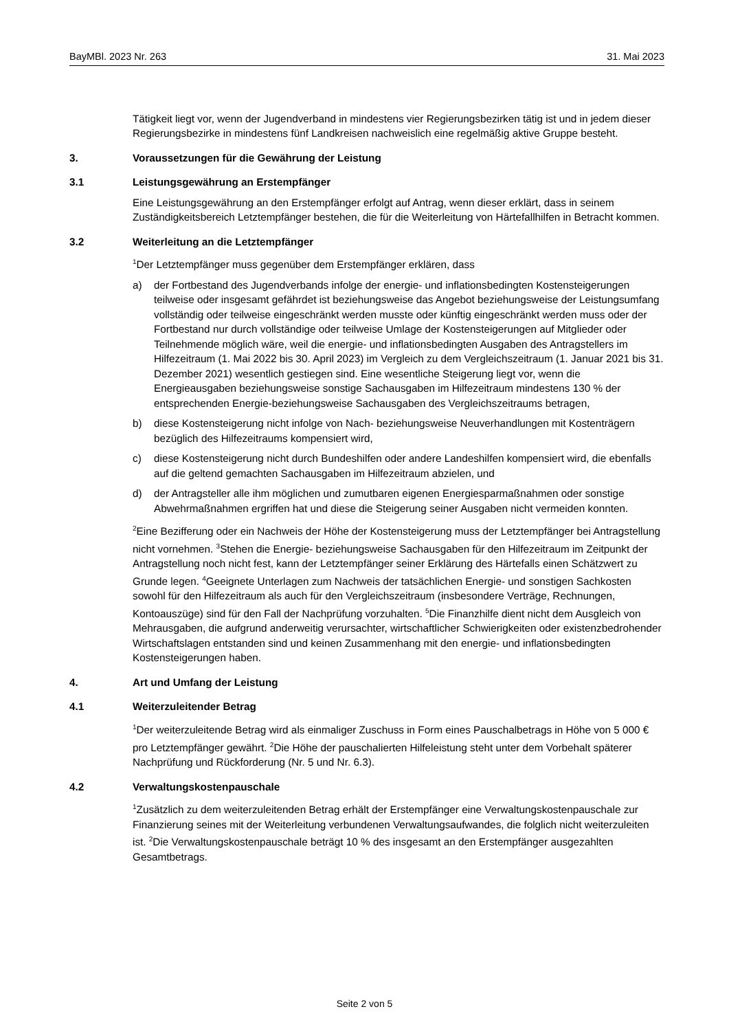BayMBl. 2023 Nr. 263 31. Mai 2023
Tätigkeit liegt vor, wenn der Jugendverband in mindestens vier Regierungsbezirken tätig ist und in jedem dieser Regierungsbezirke in mindestens fünf Landkreisen nachweislich eine regelmäßig aktive Gruppe besteht.
3. Voraussetzungen für die Gewährung der Leistung
3.1 Leistungsgewährung an Erstempfänger
Eine Leistungsgewährung an den Erstempfänger erfolgt auf Antrag, wenn dieser erklärt, dass in seinem Zuständigkeitsbereich Letztempfänger bestehen, die für die Weiterleitung von Härtefallhilfen in Betracht kommen.
3.2 Weiterleitung an die Letztempfänger
<sup>1</sup> Der Letztempfänger muss gegenüber dem Erstempfänger erklären, dass
a) der Fortbestand des Jugendverbands infolge der energie- und inflationsbedingten Kostensteigerungen teilweise oder insgesamt gefährdet ist beziehungsweise das Angebot beziehungsweise der Leistungsumfang vollständig oder teilweise eingeschränkt werden musste oder künftig eingeschränkt werden muss oder der Fortbestand nur durch vollständige oder teilweise Umlage der Kostensteigerungen auf Mitglieder oder Teilnehmende möglich wäre, weil die energie- und inflationsbedingten Ausgaben des Antragstellers im Hilfezeitraum (1. Mai 2022 bis 30. April 2023) im Vergleich zu dem Vergleichszeitraum (1. Januar 2021 bis 31. Dezember 2021) wesentlich gestiegen sind. Eine wesentliche Steigerung liegt vor, wenn die Energieausgaben beziehungsweise sonstige Sachausgaben im Hilfezeitraum mindestens 130 % der entsprechenden Energie-beziehungsweise Sachausgaben des Vergleichszeitraums betragen,
b) diese Kostensteigerung nicht infolge von Nach- beziehungsweise Neuverhandlungen mit Kostenträgern bezüglich des Hilfezeitraums kompensiert wird,
c) diese Kostensteigerung nicht durch Bundeshilfen oder andere Landeshilfen kompensiert wird, die ebenfalls auf die geltend gemachten Sachausgaben im Hilfezeitraum abzielen, und
d) der Antragsteller alle ihm möglichen und zumutbaren eigenen Energiesparmaßnahmen oder sonstige Abwehrmaßnahmen ergriffen hat und diese die Steigerung seiner Ausgaben nicht vermeiden konnten.
<sup>2</sup> Eine Bezifferung oder ein Nachweis der Höhe der Kostensteigerung muss der Letztempfänger bei Antragstellung nicht vornehmen. <sup>3</sup>Stehen die Energie- beziehungsweise Sachausgaben für den Hilfezeitraum im Zeitpunkt der Antragstellung noch nicht fest, kann der Letztempfänger seiner Erklärung des Härtefalls einen Schätzwert zu Grunde legen. <sup>4</sup>Geeignete Unterlagen zum Nachweis der tatsächlichen Energie- und sonstigen Sachkosten sowohl für den Hilfezeitraum als auch für den Vergleichszeitraum (insbesondere Verträge, Rechnungen, Kontoauszüge) sind für den Fall der Nachprüfung vorzuhalten. <sup>5</sup>Die Finanzhilfe dient nicht dem Ausgleich von Mehrausgaben, die aufgrund anderweitig verursachter, wirtschaftlicher Schwierigkeiten oder existenzbedrohender Wirtschaftslagen entstanden sind und keinen Zusammenhang mit den energie- und inflationsbedingten Kostensteigerungen haben.
4. Art und Umfang der Leistung
4.1 Weiterzuleitender Betrag
<sup>1</sup> Der weiterzuleitende Betrag wird als einmaliger Zuschuss in Form eines Pauschalbetrags in Höhe von 5 000 € pro Letztempfänger gewährt. <sup>2</sup>Die Höhe der pauschalierten Hilfeleistung steht unter dem Vorbehalt späterer Nachprüfung und Rückforderung (Nr. 5 und Nr. 6.3).
4.2 Verwaltungskostenpauschale
<sup>1</sup> Zusätzlich zu dem weiterzuleitenden Betrag erhält der Erstempfänger eine Verwaltungskostenpauschale zur Finanzierung seines mit der Weiterleitung verbundenen Verwaltungsaufwandes, die folglich nicht weiterzuleiten ist. <sup>2</sup>Die Verwaltungskostenpauschale beträgt 10 % des insgesamt an den Erstempfänger ausgezahlten Gesamtbetrags.
Seite 2 von 5